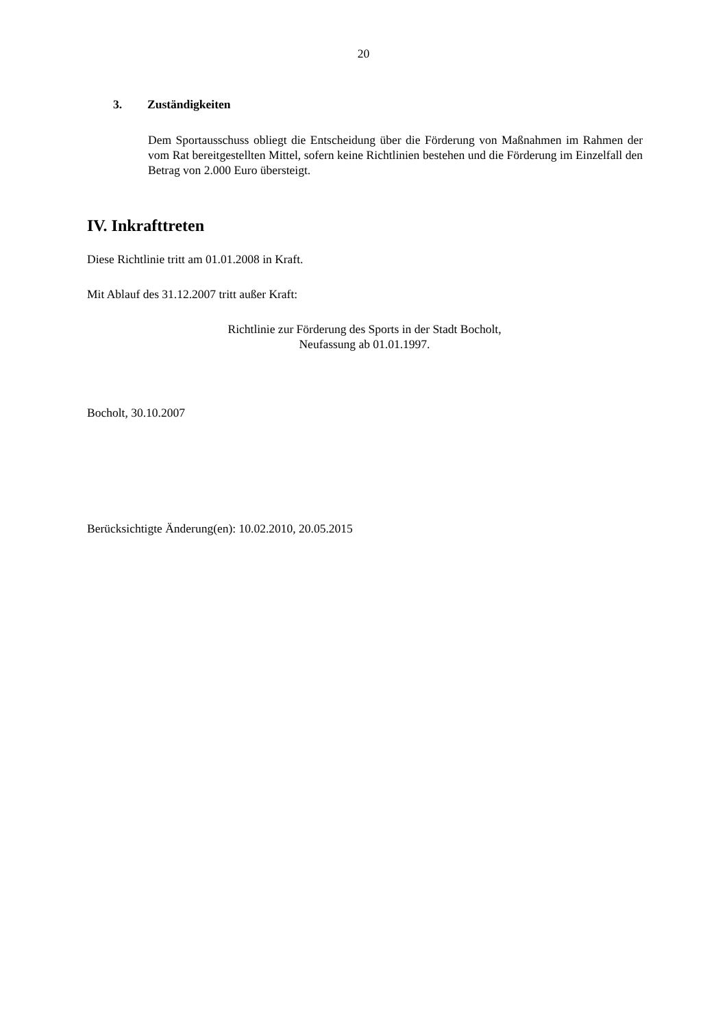20
3. Zuständigkeiten
Dem Sportausschuss obliegt die Entscheidung über die Förderung von Maßnahmen im Rahmen der vom Rat bereitgestellten Mittel, sofern keine Richtlinien bestehen und die Förderung im Einzelfall den Betrag von 2.000 Euro übersteigt.
IV. Inkrafttreten
Diese Richtlinie tritt am 01.01.2008 in Kraft.
Mit Ablauf des 31.12.2007 tritt außer Kraft:
Richtlinie zur Förderung des Sports in der Stadt Bocholt,
Neufassung ab 01.01.1997.
Bocholt, 30.10.2007
Berücksichtigte Änderung(en): 10.02.2010, 20.05.2015